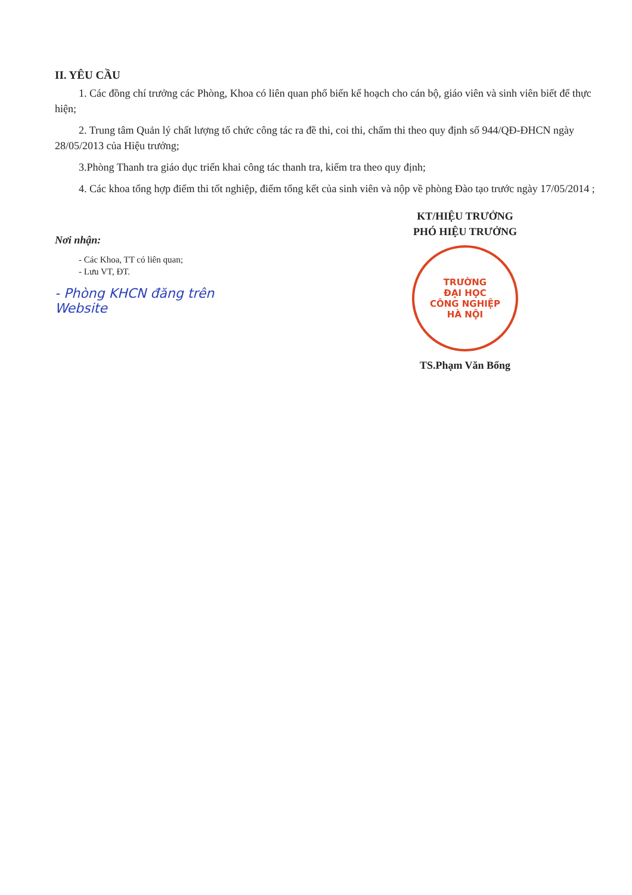II. YÊU CẦU
1. Các đồng chí trưởng các Phòng, Khoa có liên quan phổ biến kế hoạch cho cán bộ, giáo viên và sinh viên biết để thực hiện;
2. Trung tâm Quản lý chất lượng tổ chức công tác ra đề thi, coi thi, chấm thi theo quy định số 944/QĐ-ĐHCN ngày 28/05/2013 của Hiệu trưởng;
3.Phòng Thanh tra giáo dục triển khai công tác thanh tra, kiểm tra theo quy định;
4. Các khoa tổng hợp điểm thi tốt nghiệp, điểm tổng kết của sinh viên và nộp về phòng Đào tạo trước ngày 17/05/2014 ;
Nơi nhận:
- Các Khoa, TT có liên quan;
- Lưu VT, ĐT.
- Phòng KHCN đăng trên Website
KT/HIỆU TRƯỞNG
PHÓ HIỆU TRƯỞNG
TRƯỜNG
ĐẠI HỌC
CÔNG NGHIỆP
HÀ NỘI
TS.Phạm Văn Bổng